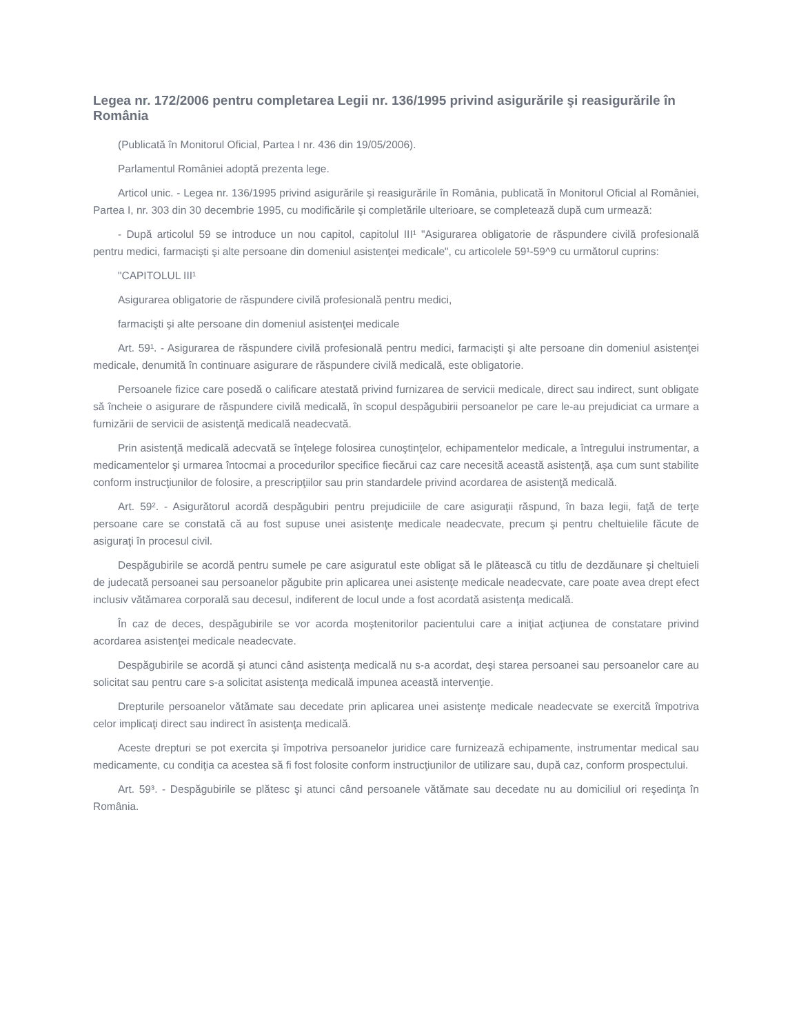Legea nr. 172/2006 pentru completarea Legii nr. 136/1995 privind asigurările şi reasigurările în România
(Publicată în Monitorul Oficial, Partea I nr. 436 din 19/05/2006).
Parlamentul României adoptă prezenta lege.
Articol unic. - Legea nr. 136/1995 privind asigurările şi reasigurările în România, publicată în Monitorul Oficial al României, Partea I, nr. 303 din 30 decembrie 1995, cu modificările şi completările ulterioare, se completează după cum urmează:
- După articolul 59 se introduce un nou capitol, capitolul III¹ "Asigurarea obligatorie de răspundere civilă profesională pentru medici, farmacişti şi alte persoane din domeniul asistenţei medicale", cu articolele 59¹-59^9 cu următorul cuprins:
"CAPITOLUL III¹
Asigurarea obligatorie de răspundere civilă profesională pentru medici,
farmacişti şi alte persoane din domeniul asistenţei medicale
Art. 59¹. - Asigurarea de răspundere civilă profesională pentru medici, farmacişti şi alte persoane din domeniul asistenţei medicale, denumită în continuare asigurare de răspundere civilă medicală, este obligatorie.
Persoanele fizice care posedă o calificare atestată privind furnizarea de servicii medicale, direct sau indirect, sunt obligate să încheie o asigurare de răspundere civilă medicală, în scopul despăgubirii persoanelor pe care le-au prejudiciat ca urmare a furnizării de servicii de asistenţă medicală neadecvată.
Prin asistenţă medicală adecvată se înţelege folosirea cunoştinţelor, echipamentelor medicale, a întregului instrumentar, a medicamentelor şi urmarea întocmai a procedurilor specifice fiecărui caz care necesită această asistenţă, aşa cum sunt stabilite conform instrucţiunilor de folosire, a prescripţiilor sau prin standardele privind acordarea de asistenţă medicală.
Art. 59². - Asigurătorul acordă despăgubiri pentru prejudiciile de care asiguraţii răspund, în baza legii, faţă de terţe persoane care se constată că au fost supuse unei asistenţe medicale neadecvate, precum şi pentru cheltuielile făcute de asiguraţi în procesul civil.
Despăgubirile se acordă pentru sumele pe care asiguratul este obligat să le plătească cu titlu de dezdăunare şi cheltuieli de judecată persoanei sau persoanelor păgubite prin aplicarea unei asistenţe medicale neadecvate, care poate avea drept efect inclusiv vătămarea corporală sau decesul, indiferent de locul unde a fost acordată asistenţa medicală.
În caz de deces, despăgubirile se vor acorda moştenitorilor pacientului care a iniţiat acţiunea de constatare privind acordarea asistenţei medicale neadecvate.
Despăgubirile se acordă şi atunci când asistenţa medicală nu s-a acordat, deşi starea persoanei sau persoanelor care au solicitat sau pentru care s-a solicitat asistenţa medicală impunea această intervenţie.
Drepturile persoanelor vătămate sau decedate prin aplicarea unei asistenţe medicale neadecvate se exercită împotriva celor implicaţi direct sau indirect în asistenţa medicală.
Aceste drepturi se pot exercita şi împotriva persoanelor juridice care furnizează echipamente, instrumentar medical sau medicamente, cu condiţia ca acestea să fi fost folosite conform instrucţiunilor de utilizare sau, după caz, conform prospectului.
Art. 59³. - Despăgubirile se plătesc şi atunci când persoanele vătămate sau decedate nu au domiciliul ori reşedinţa în România.